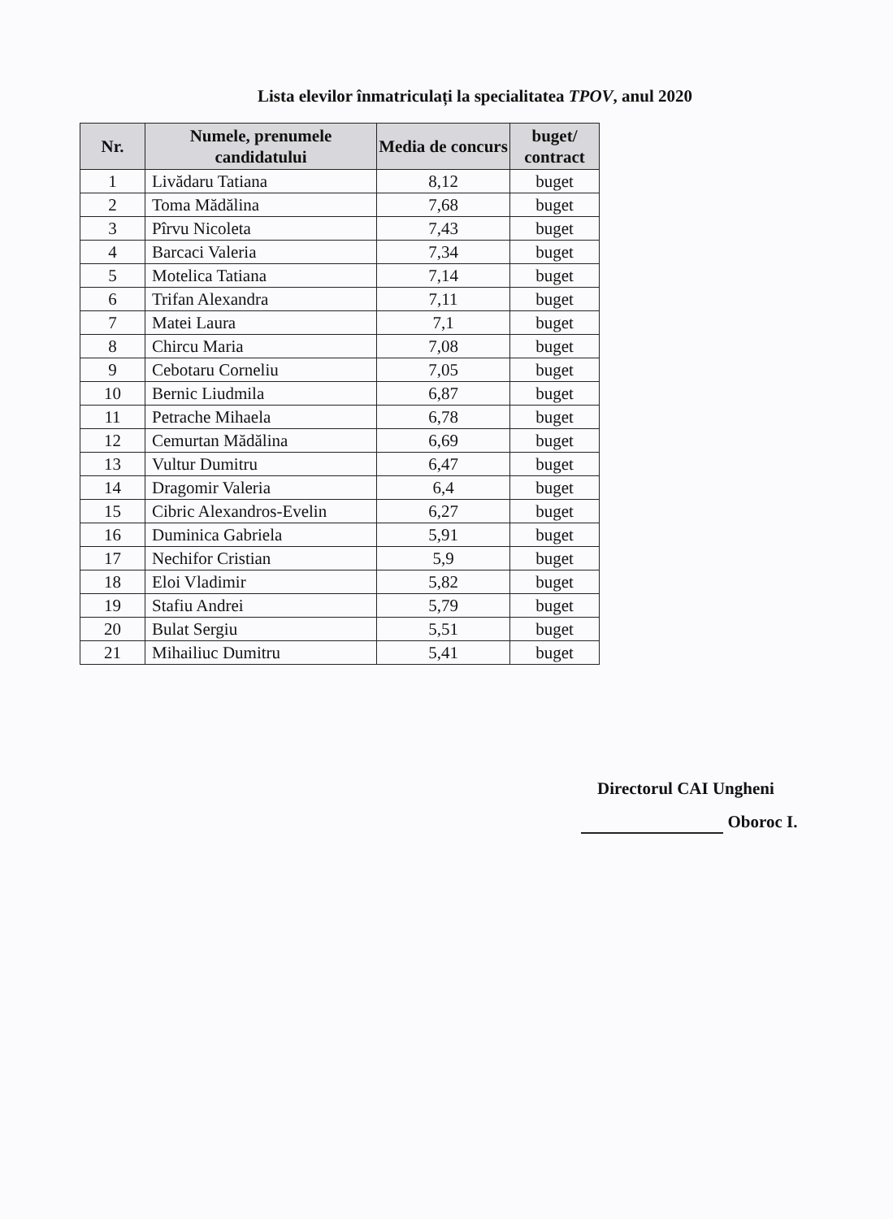Lista elevilor înmatriculați la specialitatea TPOV, anul 2020
| Nr. | Numele, prenumele candidatului | Media de concurs | buget/ contract |
| --- | --- | --- | --- |
| 1 | Livădaru Tatiana | 8,12 | buget |
| 2 | Toma Mădălina | 7,68 | buget |
| 3 | Pîrvu Nicoleta | 7,43 | buget |
| 4 | Barcaci Valeria | 7,34 | buget |
| 5 | Motelica Tatiana | 7,14 | buget |
| 6 | Trifan Alexandra | 7,11 | buget |
| 7 | Matei Laura | 7,1 | buget |
| 8 | Chircu Maria | 7,08 | buget |
| 9 | Cebotaru Corneliu | 7,05 | buget |
| 10 | Bernic Liudmila | 6,87 | buget |
| 11 | Petrache Mihaela | 6,78 | buget |
| 12 | Cemurtan Mădălina | 6,69 | buget |
| 13 | Vultur Dumitru | 6,47 | buget |
| 14 | Dragomir Valeria | 6,4 | buget |
| 15 | Cibric Alexandros-Evelin | 6,27 | buget |
| 16 | Duminica Gabriela | 5,91 | buget |
| 17 | Nechifor Cristian | 5,9 | buget |
| 18 | Eloi Vladimir | 5,82 | buget |
| 19 | Stafiu Andrei | 5,79 | buget |
| 20 | Bulat Sergiu | 5,51 | buget |
| 21 | Mihailiuc Dumitru | 5,41 | buget |
Directorul CAI Ungheni
Oboroc I.